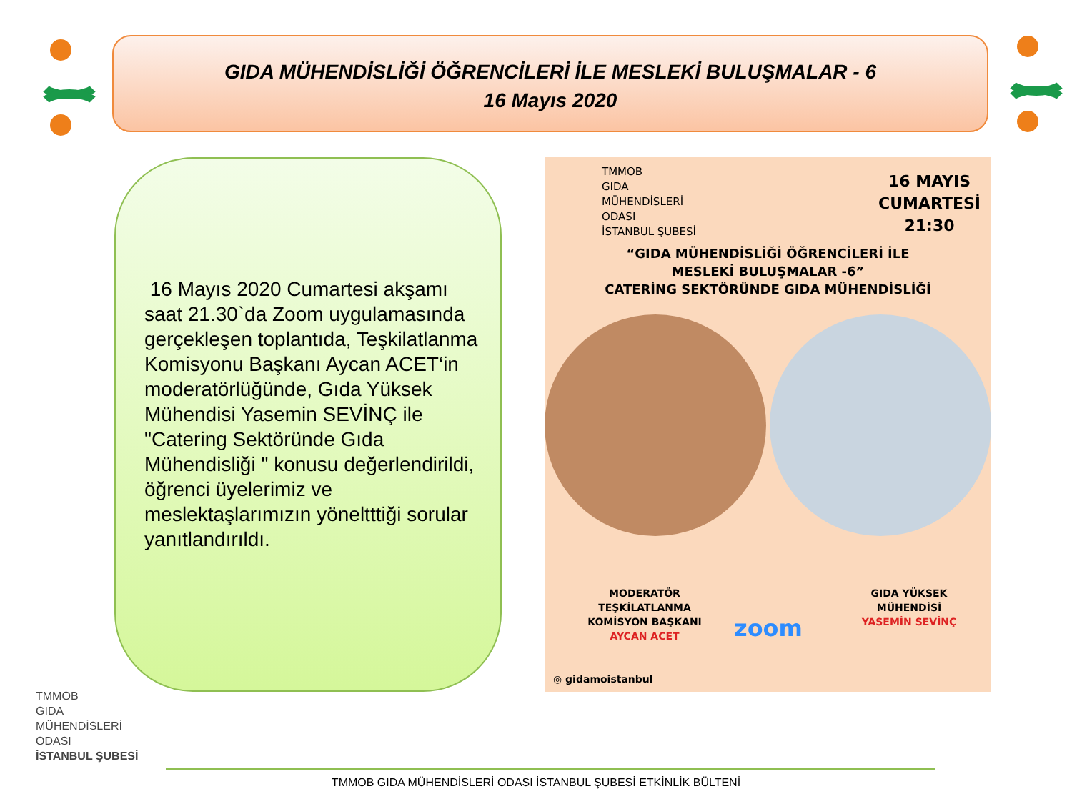GIDA MÜHENDİSLİĞİ ÖĞRENCİLERİ İLE MESLEKİ BULUŞMALAR - 6
16 Mayıs 2020
16 Mayıs 2020 Cumartesi akşamı saat 21.30`da Zoom uygulamasında gerçekleşen toplantıda, Teşkilatlanma Komisyonu Başkanı Aycan ACET‘in moderatörlüğünde, Gıda Yüksek Mühendisi Yasemin SEVİNÇ ile "Catering Sektöründe Gıda Mühendisliği " konusu değerlendirildi, öğrenci üyelerimiz ve meslektaşlarımızın yöneltttiği sorular yanıtlandırıldı.
TMMOB
GIDA
MÜHENDİSLERİ
ODASI
İSTANBUL ŞUBESİ
16 MAYIS
CUMARTESİ
21:30
“GIDA MÜHENDİSLİĞİ ÖĞRENCİLERİ İLE
MESLEKİ BULUŞMALAR -6”
CATERİNG SEKTÖRÜNDE GIDA MÜHENDİSLİĞİ
MODERATÖR
TEŞKİLATLANMA
KOMİSYON BAŞKANI
AYCAN ACET
zoom
GIDA YÜKSEK
MÜHENDİSİ
YASEMİN SEVİNÇ
◎ gidamoistanbul
TMMOB
GIDA
MÜHENDİSLERİ
ODASI
İSTANBUL ŞUBESİ
TMMOB GIDA MÜHENDİSLERİ ODASI İSTANBUL ŞUBESİ ETKİNLİK BÜLTENİ